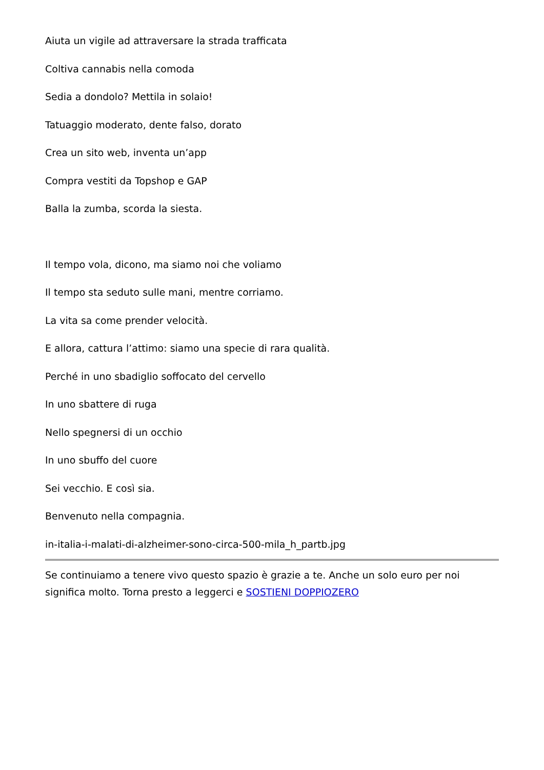Aiuta un vigile ad attraversare la strada trafficata
Coltiva cannabis nella comoda
Sedia a dondolo? Mettila in solaio!
Tatuaggio moderato, dente falso, dorato
Crea un sito web, inventa un’app
Compra vestiti da Topshop e GAP
Balla la zumba, scorda la siesta.
Il tempo vola, dicono, ma siamo noi che voliamo
Il tempo sta seduto sulle mani, mentre corriamo.
La vita sa come prender velocità.
E allora, cattura l’attimo: siamo una specie di rara qualità.
Perché in uno sbadiglio soffocato del cervello
In uno sbattere di ruga
Nello spegnersi di un occhio
In uno sbuffo del cuore
Sei vecchio. E così sia.
Benvenuto nella compagnia.
in-italia-i-malati-di-alzheimer-sono-circa-500-mila_h_partb.jpg
Se continuiamo a tenere vivo questo spazio è grazie a te. Anche un solo euro per noi significa molto. Torna presto a leggerci e SOSTIENI DOPPIOZERO